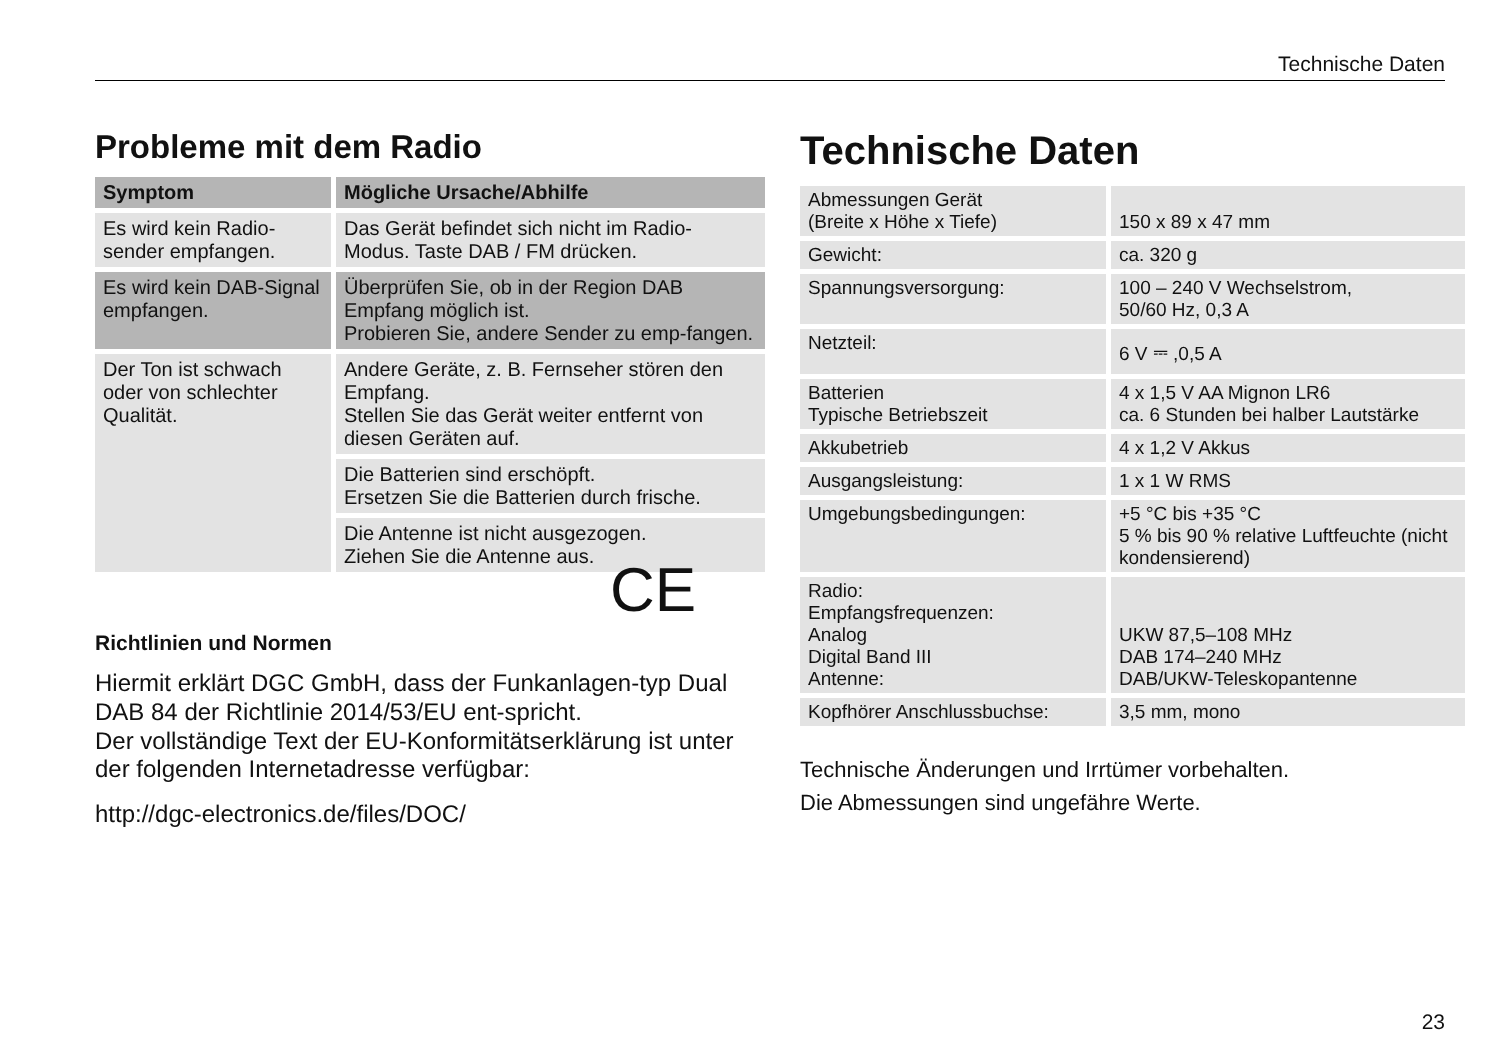Technische Daten
Probleme mit dem Radio
| Symptom | Mögliche Ursache/Abhilfe |
| --- | --- |
| Es wird kein Radio-sender empfangen. | Das Gerät befindet sich nicht im Radio-Modus. Taste DAB / FM drücken. |
| Es wird kein DAB-Signal empfangen. | Überprüfen Sie, ob in der Region DAB Empfang möglich ist. Probieren Sie, andere Sender zu emp-fangen. |
| Der Ton ist schwach oder von schlechter Qualität. | Andere Geräte, z. B. Fernseher stören den Empfang. Stellen Sie das Gerät weiter entfernt von diesen Geräten auf. |
| | Die Batterien sind erschöpft. Ersetzen Sie die Batterien durch frische. |
| | Die Antenne ist nicht ausgezogen. Ziehen Sie die Antenne aus. |
Richtlinien und Normen
Hiermit erklärt DGC GmbH, dass der Funkanlagen-typ Dual DAB 84 der Richtlinie 2014/53/EU ent-spricht.
Der vollständige Text der EU-Konformitätserklärung ist unter der folgenden Internetadresse verfügbar:
http://dgc-electronics.de/files/DOC/
Technische Daten
| Abmessungen Gerät (Breite x Höhe x Tiefe) | 150 x 89 x 47 mm |
| Gewicht: | ca. 320 g |
| Spannungsversorgung: | 100 – 240 V Wechselstrom, 50/60 Hz, 0,3 A |
| Netzteil: | 6 V ⎓ ,0,5 A |
| Batterien Typische Betriebszeit | 4 x 1,5 V AA Mignon LR6 ca. 6 Stunden bei halber Lautstärke |
| Akkubetrieb | 4 x 1,2 V Akkus |
| Ausgangsleistung: | 1 x 1 W RMS |
| Umgebungsbedingungen: | +5 °C bis +35 °C 5 % bis 90 % relative Luftfeuchte (nicht kondensierend) |
| Radio: Empfangsfrequenzen: Analog Digital Band III Antenne: | UKW 87,5–108 MHz DAB 174–240 MHz DAB/UKW-Teleskopantenne |
| Kopfhörer Anschlussbuchse: | 3,5 mm, mono |
Technische Änderungen und Irrtümer vorbehalten.
Die Abmessungen sind ungefähre Werte.
CE
23